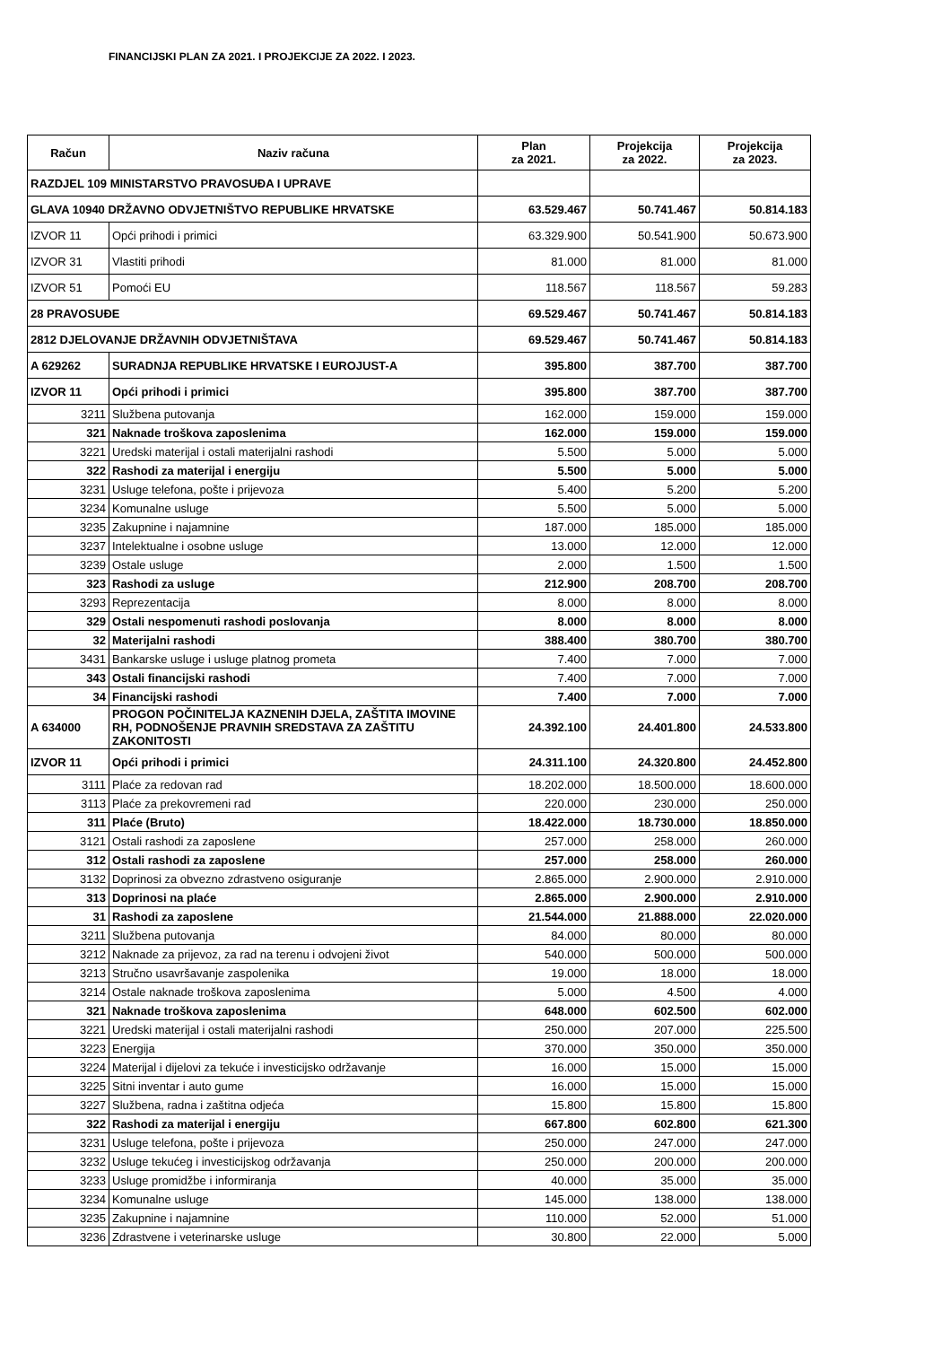FINANCIJSKI PLAN ZA 2021. I PROJEKCIJE ZA 2022. I 2023.
| Račun | Naziv računa | Plan za 2021. | Projekcija za 2022. | Projekcija za 2023. |
| --- | --- | --- | --- | --- |
| RAZDJEL 109 MINISTARSTVO PRAVOSUĐA I UPRAVE | | | | |
| GLAVA 10940 DRŽAVNO ODVJETNIŠTVO REPUBLIKE HRVATSKE | | 63.529.467 | 50.741.467 | 50.814.183 |
| IZVOR 11 | Opći prihodi i primici | 63.329.900 | 50.541.900 | 50.673.900 |
| IZVOR 31 | Vlastiti prihodi | 81.000 | 81.000 | 81.000 |
| IZVOR 51 | Pomoći EU | 118.567 | 118.567 | 59.283 |
| 28 PRAVOSUĐE | | 69.529.467 | 50.741.467 | 50.814.183 |
| 2812 DJELOVANJE DRŽAVNIH ODVJETNIŠTAVA | | 69.529.467 | 50.741.467 | 50.814.183 |
| A 629262 | SURADNJA REPUBLIKE HRVATSKE I EUROJUST-A | 395.800 | 387.700 | 387.700 |
| IZVOR 11 | Opći prihodi i primici | 395.800 | 387.700 | 387.700 |
| 3211 | Službena putovanja | 162.000 | 159.000 | 159.000 |
| 321 | Naknade troškova zaposlenima | 162.000 | 159.000 | 159.000 |
| 3221 | Uredski materijal i ostali materijalni rashodi | 5.500 | 5.000 | 5.000 |
| 322 | Rashodi za materijal i energiju | 5.500 | 5.000 | 5.000 |
| 3231 | Usluge telefona, pošte i prijevoza | 5.400 | 5.200 | 5.200 |
| 3234 | Komunalne usluge | 5.500 | 5.000 | 5.000 |
| 3235 | Zakupnine i najamnine | 187.000 | 185.000 | 185.000 |
| 3237 | Intelektualne i osobne usluge | 13.000 | 12.000 | 12.000 |
| 3239 | Ostale usluge | 2.000 | 1.500 | 1.500 |
| 323 | Rashodi za usluge | 212.900 | 208.700 | 208.700 |
| 3293 | Reprezentacija | 8.000 | 8.000 | 8.000 |
| 329 | Ostali nespomenuti rashodi poslovanja | 8.000 | 8.000 | 8.000 |
| 32 | Materijalni rashodi | 388.400 | 380.700 | 380.700 |
| 3431 | Bankarske usluge i usluge platnog prometa | 7.400 | 7.000 | 7.000 |
| 343 | Ostali financijski rashodi | 7.400 | 7.000 | 7.000 |
| 34 | Financijski rashodi | 7.400 | 7.000 | 7.000 |
| A 634000 | PROGON POČINITELJA KAZNENIH DJELA, ZAŠTITA IMOVINE RH, PODNOŠENJE PRAVNIH SREDSTAVA ZA ZAŠTITU ZAKONITOSTI | 24.392.100 | 24.401.800 | 24.533.800 |
| IZVOR 11 | Opći prihodi i primici | 24.311.100 | 24.320.800 | 24.452.800 |
| 3111 | Plaće za redovan rad | 18.202.000 | 18.500.000 | 18.600.000 |
| 3113 | Plaće za prekovremeni rad | 220.000 | 230.000 | 250.000 |
| 311 | Plaće (Bruto) | 18.422.000 | 18.730.000 | 18.850.000 |
| 3121 | Ostali rashodi za zaposlene | 257.000 | 258.000 | 260.000 |
| 312 | Ostali rashodi za zaposlene | 257.000 | 258.000 | 260.000 |
| 3132 | Doprinosi za obvezno zdrastveno osiguranje | 2.865.000 | 2.900.000 | 2.910.000 |
| 313 | Doprinosi na plaće | 2.865.000 | 2.900.000 | 2.910.000 |
| 31 | Rashodi za zaposlene | 21.544.000 | 21.888.000 | 22.020.000 |
| 3211 | Službena putovanja | 84.000 | 80.000 | 80.000 |
| 3212 | Naknade za prijevoz, za rad na terenu i odvojeni život | 540.000 | 500.000 | 500.000 |
| 3213 | Stručno usavršavanje zaspolenika | 19.000 | 18.000 | 18.000 |
| 3214 | Ostale naknade troškova zaposlenima | 5.000 | 4.500 | 4.000 |
| 321 | Naknade troškova zaposlenima | 648.000 | 602.500 | 602.000 |
| 3221 | Uredski materijal i ostali materijalni rashodi | 250.000 | 207.000 | 225.500 |
| 3223 | Energija | 370.000 | 350.000 | 350.000 |
| 3224 | Materijal i dijelovi za tekuće i investicijsko održavanje | 16.000 | 15.000 | 15.000 |
| 3225 | Sitni inventar i auto gume | 16.000 | 15.000 | 15.000 |
| 3227 | Službena, radna i zaštitna odjeća | 15.800 | 15.800 | 15.800 |
| 322 | Rashodi za materijal i energiju | 667.800 | 602.800 | 621.300 |
| 3231 | Usluge telefona, pošte i prijevoza | 250.000 | 247.000 | 247.000 |
| 3232 | Usluge tekućeg i investicijskog održavanja | 250.000 | 200.000 | 200.000 |
| 3233 | Usluge promidžbe i informiranja | 40.000 | 35.000 | 35.000 |
| 3234 | Komunalne usluge | 145.000 | 138.000 | 138.000 |
| 3235 | Zakupnine i najamnine | 110.000 | 52.000 | 51.000 |
| 3236 | Zdrastvene i veterinarske usluge | 30.800 | 22.000 | 5.000 |